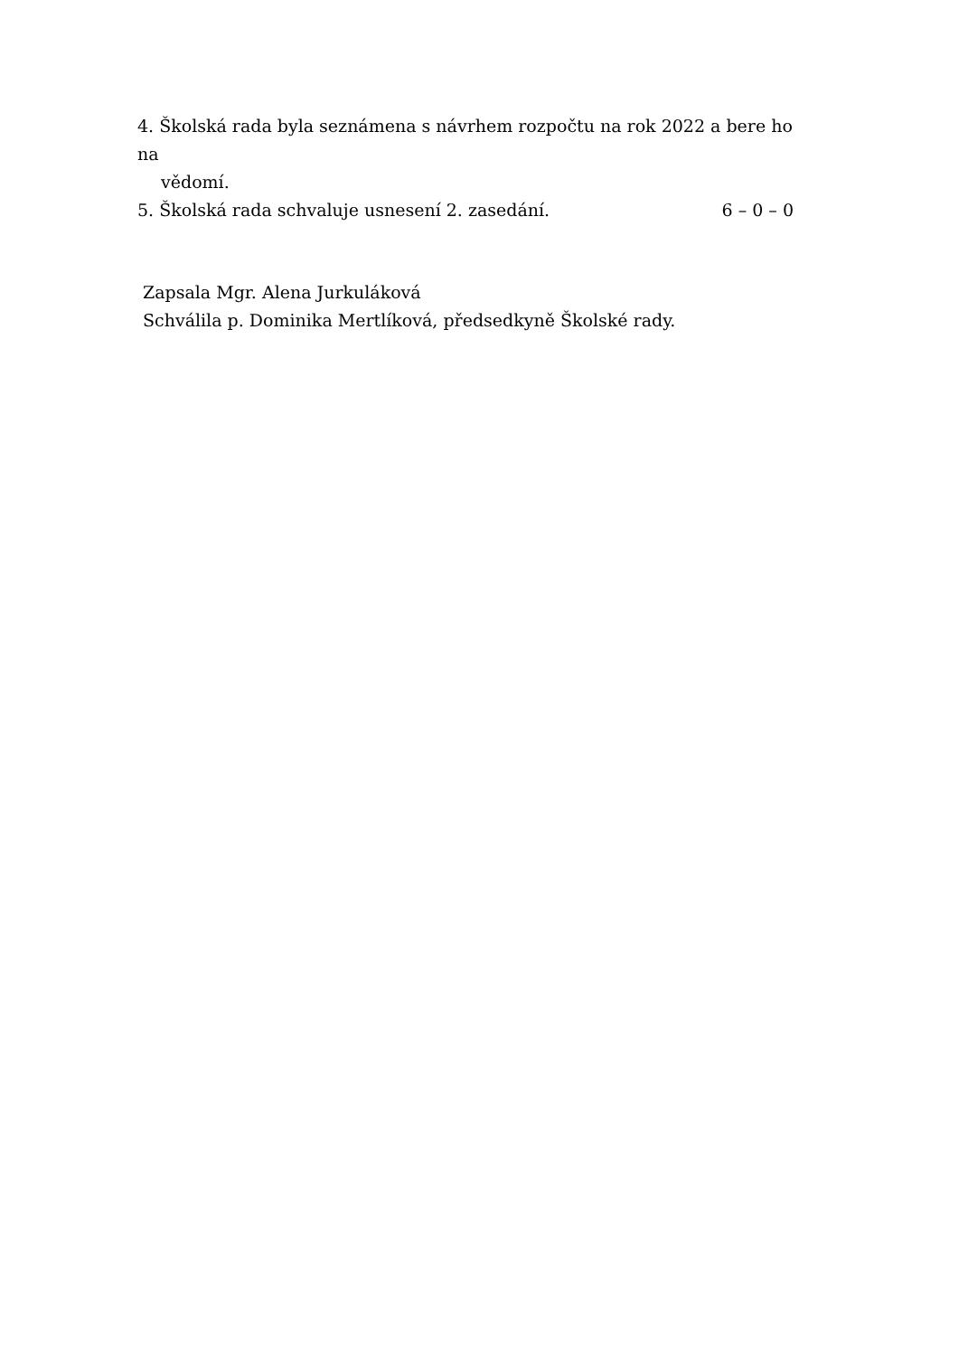4. Školská rada byla seznámena s návrhem rozpočtu na rok 2022 a bere ho na
vědomí.
5. Školská rada schvaluje usnesení 2. zasedání.
6 – 0 – 0
Zapsala Mgr. Alena Jurkuláková
Schválila p. Dominika Mertlíková, předsedkyně Školské rady.